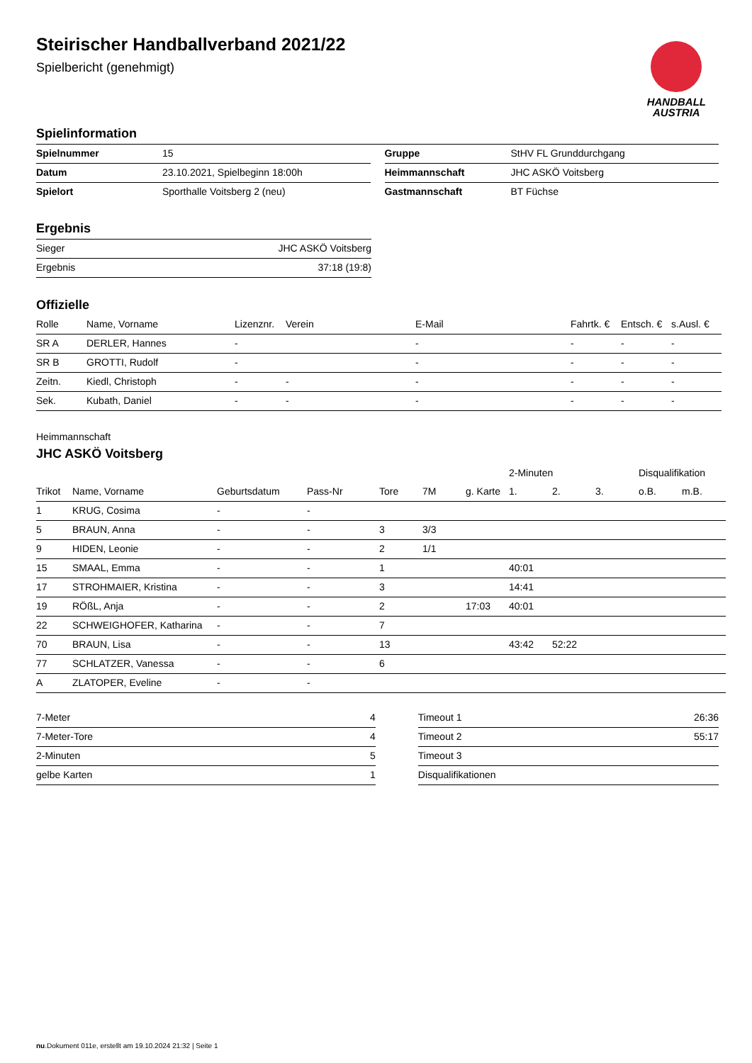HANDBALL
AUSTRIA
Steirischer Handballverband 2021/22
Spielbericht (genehmigt)
Spielinformation
| Spielnummer | 15 |
| Datum | 23.10.2021, Spielbeginn 18:00h |
| Spielort | Sporthalle Voitsberg 2 (neu) |
| Gruppe | StHV FL Grunddurchgang |
| Heimmannschaft | JHC ASKÖ Voitsberg |
| Gastmannschaft | BT Füchse |
Ergebnis
| Sieger | JHC ASKÖ Voitsberg |
| Ergebnis | 37:18 (19:8) |
Offizielle
| Rolle | Name, Vorname | Lizenznr. | Verein | E-Mail | Fahrtk. € | Entsch. € | s.Ausl. € |
| --- | --- | --- | --- | --- | --- | --- | --- |
| SR A | DERLER, Hannes | - | | - | - | - | - |
| SR B | GROTTI, Rudolf | - | | - | - | - | - |
| Zeitn. | Kiedl, Christoph | - | - | - | - | - | - |
| Sek. | Kubath, Daniel | - | - | - | - | - | - |
Heimmannschaft
JHC ASKÖ Voitsberg
| | | | | | | | 2-Minuten | | | Disqualifikation | |
| --- | --- | --- | --- | --- | --- | --- | --- | --- | --- | --- | --- |
| Trikot | Name, Vorname | Geburtsdatum | Pass-Nr | Tore | 7M | g. Karte | 1. | 2. | 3. | o.B. | m.B. |
| 1 | KRUG, Cosima | - | - | | | | | | | | |
| 5 | BRAUN, Anna | - | - | 3 | 3/3 | | | | | | |
| 9 | HIDEN, Leonie | - | - | 2 | 1/1 | | | | | | |
| 15 | SMAAL, Emma | - | - | 1 | | | 40:01 | | | | |
| 17 | STROHMAIER, Kristina | - | - | 3 | | | 14:41 | | | | |
| 19 | RÖßL, Anja | - | - | 2 | | 17:03 | 40:01 | | | | |
| 22 | SCHWEIGHOFER, Katharina | - | - | 7 | | | | | | | |
| 70 | BRAUN, Lisa | - | - | 13 | | | 43:42 | 52:22 | | | |
| 77 | SCHLATZER, Vanessa | - | - | 6 | | | | | | | |
| A | ZLATOPER, Eveline | - | - | | | | | | | | |
| 7-Meter | 4 |
| 7-Meter-Tore | 4 |
| 2-Minuten | 5 |
| gelbe Karten | 1 |
| Timeout 1 | 26:36 |
| Timeout 2 | 55:17 |
| Timeout 3 | |
| Disqualifikationen | |
nu.Dokument 011e, erstellt am 19.10.2024 21:32 | Seite 1